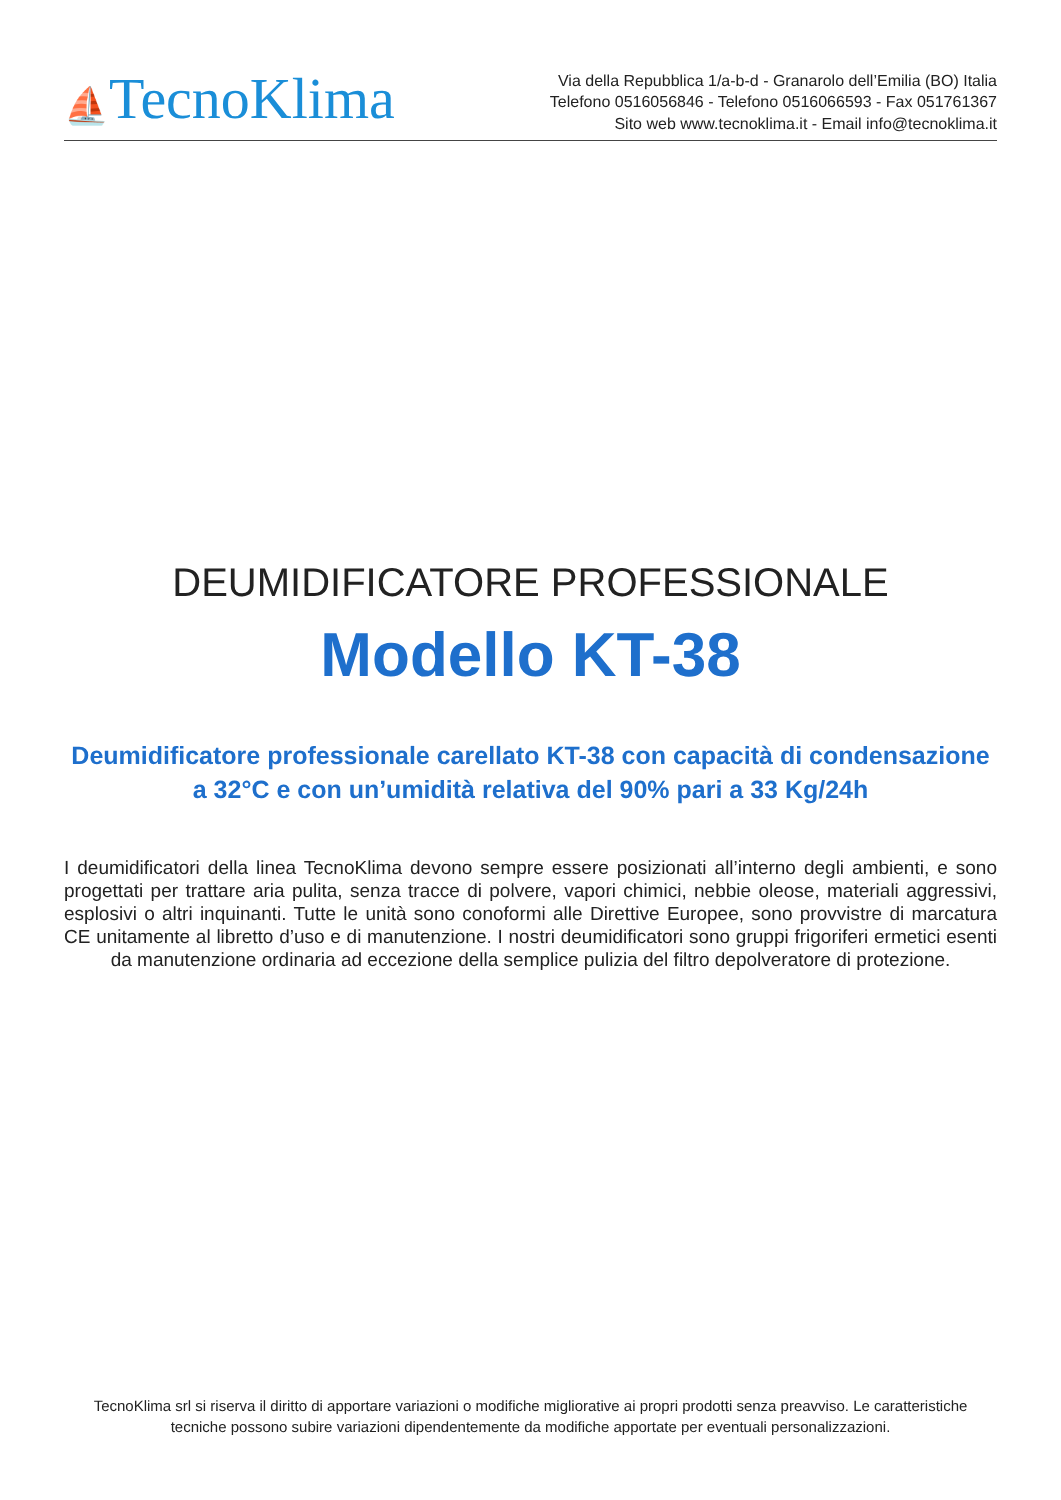⛵TecnoKlima
Via della Repubblica 1/a-b-d - Granarolo dell’Emilia (BO) Italia
Telefono 0516056846 - Telefono 0516066593 - Fax 051761367
Sito web www.tecnoklima.it - Email info@tecnoklima.it
DEUMIDIFICATORE PROFESSIONALE
Modello KT-38
Deumidificatore professionale carellato KT-38 con capacità di condensazione a 32°C e con un’umidità relativa del 90% pari a 33 Kg/24h
I deumidificatori della linea TecnoKlima devono sempre essere posizionati all’interno degli ambienti, e sono progettati per trattare aria pulita, senza tracce di polvere, vapori chimici, nebbie oleose, materiali aggressivi, esplosivi o altri inquinanti. Tutte le unità sono conoformi alle Direttive Europee, sono provvistre di marcatura CE unitamente al libretto d’uso e di manutenzione. I nostri deumidificatori sono gruppi frigoriferi ermetici esenti da manutenzione ordinaria ad eccezione della semplice pulizia del filtro depolveratore di protezione.
TecnoKlima srl si riserva il diritto di apportare variazioni o modifiche migliorative ai propri prodotti senza preavviso. Le caratteristiche tecniche possono subire variazioni dipendentemente da modifiche apportate per eventuali personalizzazioni.